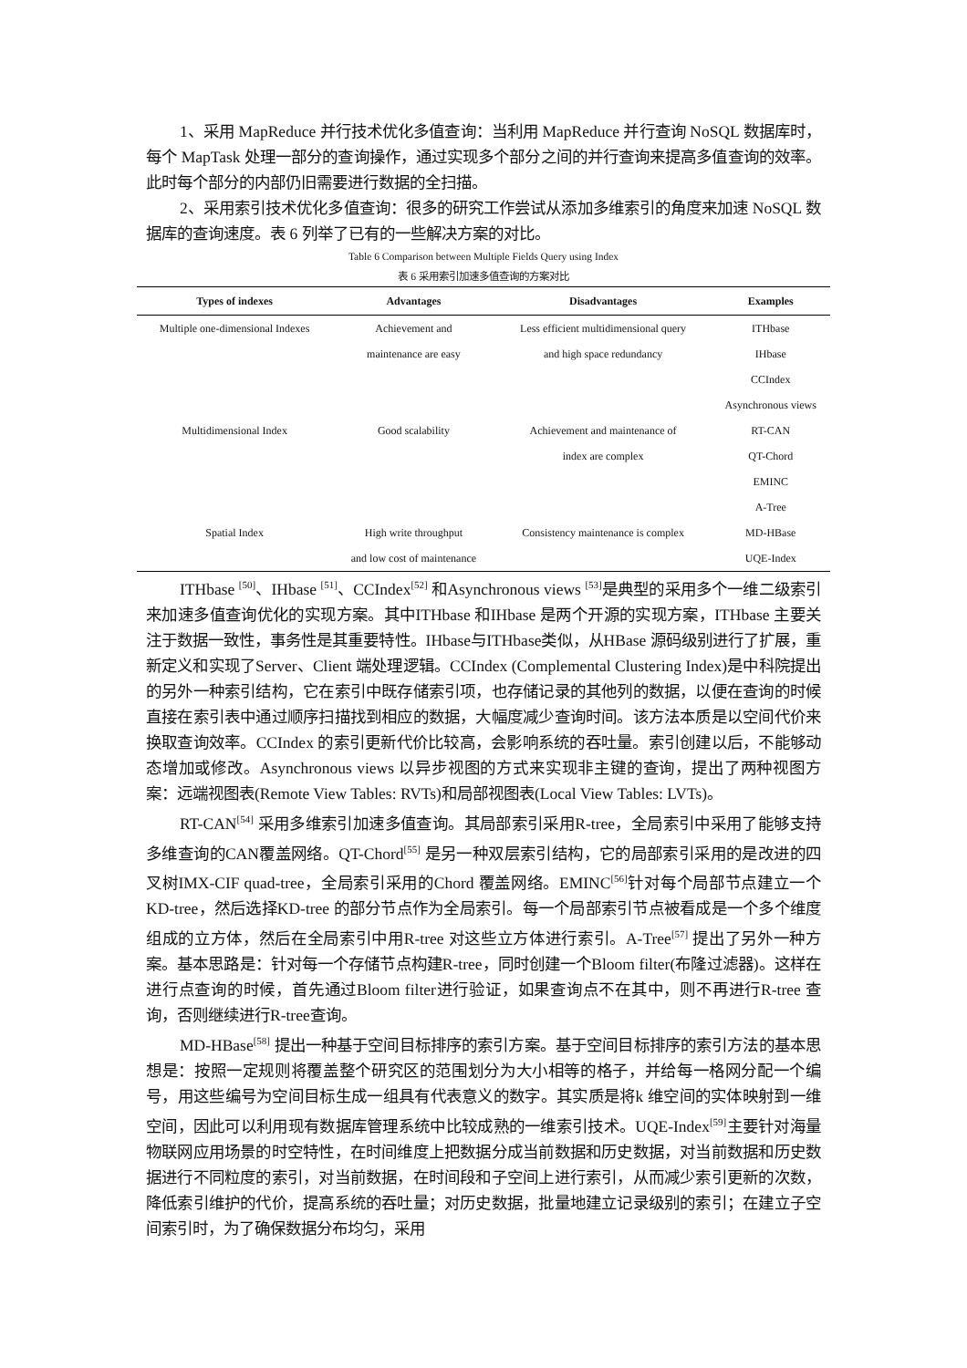1、采用 MapReduce 并行技术优化多值查询：当利用 MapReduce 并行查询 NoSQL 数据库时，每个 MapTask 处理一部分的查询操作，通过实现多个部分之间的并行查询来提高多值查询的效率。此时每个部分的内部仍旧需要进行数据的全扫描。
2、采用索引技术优化多值查询：很多的研究工作尝试从添加多维索引的角度来加速 NoSQL 数据库的查询速度。表 6 列举了已有的一些解决方案的对比。
Table 6 Comparison between Multiple Fields Query using Index
表 6 采用索引加速多值查询的方案对比
| Types of indexes | Advantages | Disadvantages | Examples |
| --- | --- | --- | --- |
| Multiple one-dimensional Indexes | Achievement and | Less efficient multidimensional query | ITHbase |
| | maintenance are easy | and high space redundancy | IHbase |
| | | | CCIndex |
| | | | Asynchronous views |
| Multidimensional Index | Good scalability | Achievement and maintenance of | RT-CAN |
| | | index are complex | QT-Chord |
| | | | EMINC |
| | | | A-Tree |
| Spatial Index | High write throughput | Consistency maintenance is complex | MD-HBase |
| | and low cost of maintenance | | UQE-Index |
ITHbase <sup>[50]</sup>、IHbase <sup>[51]</sup>、CCIndex<sup>[52]</sup> 和Asynchronous views <sup>[53]</sup>是典型的采用多个一维二级索引来加速多值查询优化的实现方案。其中ITHbase 和IHbase 是两个开源的实现方案，ITHbase 主要关注于数据一致性，事务性是其重要特性。IHbase与ITHbase类似，从HBase 源码级别进行了扩展，重新定义和实现了Server、Client 端处理逻辑。CCIndex (Complemental Clustering Index)是中科院提出的另外一种索引结构，它在索引中既存储索引项，也存储记录的其他列的数据，以便在查询的时候直接在索引表中通过顺序扫描找到相应的数据，大幅度减少查询时间。该方法本质是以空间代价来换取查询效率。CCIndex 的索引更新代价比较高，会影响系统的吞吐量。索引创建以后，不能够动态增加或修改。Asynchronous views 以异步视图的方式来实现非主键的查询，提出了两种视图方案：远端视图表(Remote View Tables: RVTs)和局部视图表(Local View Tables: LVTs)。
RT-CAN<sup>[54]</sup> 采用多维索引加速多值查询。其局部索引采用R-tree，全局索引中采用了能够支持多维查询的CAN覆盖网络。QT-Chord<sup>[55]</sup> 是另一种双层索引结构，它的局部索引采用的是改进的四叉树IMX-CIF quad-tree，全局索引采用的Chord 覆盖网络。EMINC<sup>[56]</sup>针对每个局部节点建立一个KD-tree，然后选择KD-tree 的部分节点作为全局索引。每一个局部索引节点被看成是一个多个维度组成的立方体，然后在全局索引中用R-tree 对这些立方体进行索引。A-Tree<sup>[57]</sup> 提出了另外一种方案。基本思路是：针对每一个存储节点构建R-tree，同时创建一个Bloom filter(布隆过滤器)。这样在进行点查询的时候，首先通过Bloom filter进行验证，如果查询点不在其中，则不再进行R-tree 查询，否则继续进行R-tree查询。
MD-HBase<sup>[58]</sup> 提出一种基于空间目标排序的索引方案。基于空间目标排序的索引方法的基本思想是：按照一定规则将覆盖整个研究区的范围划分为大小相等的格子，并给每一格网分配一个编号，用这些编号为空间目标生成一组具有代表意义的数字。其实质是将k 维空间的实体映射到一维空间，因此可以利用现有数据库管理系统中比较成熟的一维索引技术。UQE-Index<sup>[59]</sup>主要针对海量物联网应用场景的时空特性，在时间维度上把数据分成当前数据和历史数据，对当前数据和历史数据进行不同粒度的索引，对当前数据，在时间段和子空间上进行索引，从而减少索引更新的次数，降低索引维护的代价，提高系统的吞吐量；对历史数据，批量地建立记录级别的索引；在建立子空间索引时，为了确保数据分布均匀，采用